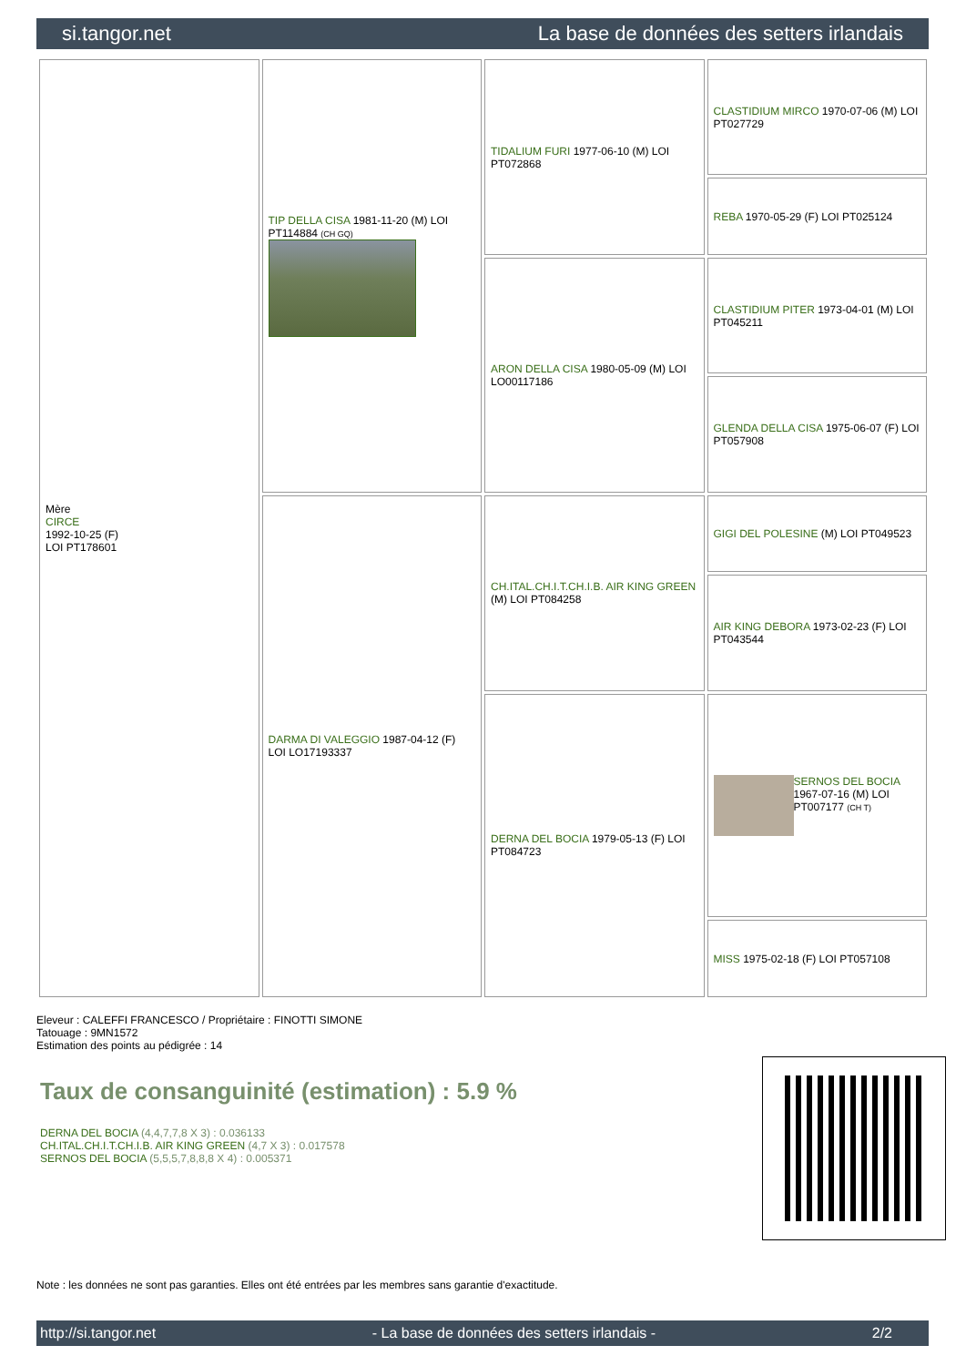si.tangor.net La base de données des setters irlandais
| Mère CIRCE 1992-10-25 (F) LOI PT178601 | TIP DELLA CISA 1981-11-20 (M) LOI PT114884 (CH GQ) | TIDALIUM FURI 1977-06-10 (M) LOI PT072868 | CLASTIDIUM MIRCO 1970-07-06 (M) LOI PT027729 |
| | | | REBA 1970-05-29 (F) LOI PT025124 |
| | | ARON DELLA CISA 1980-05-09 (M) LOI LO00117186 | CLASTIDIUM PITER 1973-04-01 (M) LOI PT045211 |
| | | | GLENDA DELLA CISA 1975-06-07 (F) LOI PT057908 |
| | DARMA DI VALEGGIO 1987-04-12 (F) LOI LO17193337 | CH.ITAL.CH.I.T.CH.I.B. AIR KING GREEN (M) LOI PT084258 | GIGI DEL POLESINE (M) LOI PT049523 |
| | | | AIR KING DEBORA 1973-02-23 (F) LOI PT043544 |
| | | DERNA DEL BOCIA 1979-05-13 (F) LOI PT084723 | SERNOS DEL BOCIA 1967-07-16 (M) LOI PT007177 (CH T) |
| | | | MISS 1975-02-18 (F) LOI PT057108 |
Eleveur : CALEFFI FRANCESCO / Propriétaire : FINOTTI SIMONE
Tatouage : 9MN1572
Estimation des points au pédigrée : 14
Taux de consanguinité (estimation) : 5.9 %
DERNA DEL BOCIA (4,4,7,7,8 X 3) : 0.036133
CH.ITAL.CH.I.T.CH.I.B. AIR KING GREEN (4,7 X 3) : 0.017578
SERNOS DEL BOCIA (5,5,5,7,8,8,8 X 4) : 0.005371
Note : les données ne sont pas garanties. Elles ont été entrées par les membres sans garantie d'exactitude.
http://si.tangor.net - La base de données des setters irlandais - 2/2